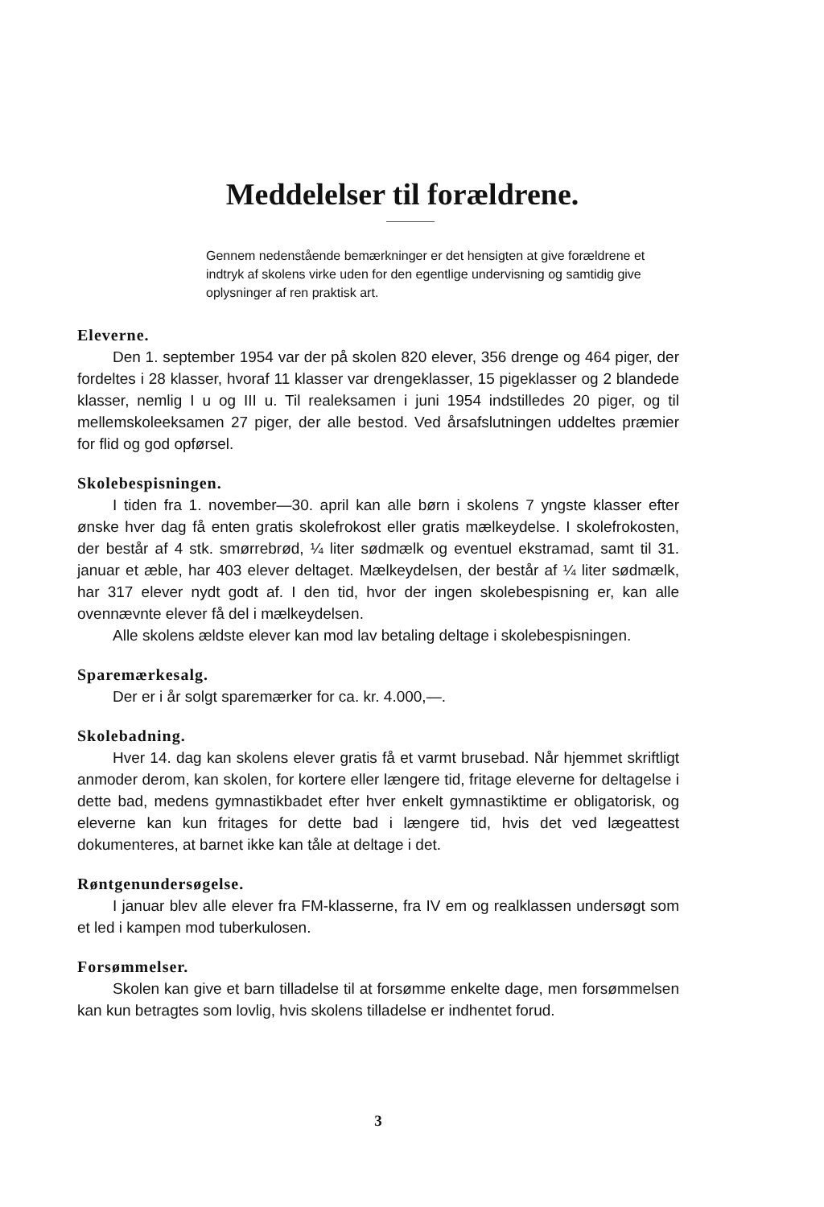Meddelelser til forældrene.
Gennem nedenstående bemærkninger er det hensigten at give forældrene et indtryk af skolens virke uden for den egentlige undervisning og samtidig give oplysninger af ren praktisk art.
Eleverne.
Den 1. september 1954 var der på skolen 820 elever, 356 drenge og 464 piger, der fordeltes i 28 klasser, hvoraf 11 klasser var drengeklasser, 15 pigeklasser og 2 blandede klasser, nemlig I u og III u. Til realeksamen i juni 1954 indstilledes 20 piger, og til mellemskoleeksamen 27 piger, der alle bestod. Ved årsafslutningen uddeltes præmier for flid og god opførsel.
Skolebespisningen.
I tiden fra 1. november—30. april kan alle børn i skolens 7 yngste klasser efter ønske hver dag få enten gratis skolefrokost eller gratis mælkeydelse. I skolefrokosten, der består af 4 stk. smørrebrød, ¼ liter sødmælk og eventuel ekstramad, samt til 31. januar et æble, har 403 elever deltaget. Mælkeydelsen, der består af ¼ liter sødmælk, har 317 elever nydt godt af. I den tid, hvor der ingen skolebespisning er, kan alle ovennævnte elever få del i mælkeydelsen.
Alle skolens ældste elever kan mod lav betaling deltage i skolebespisningen.
Sparemærkesalg.
Der er i år solgt sparemærker for ca. kr. 4.000,—.
Skolebadning.
Hver 14. dag kan skolens elever gratis få et varmt brusebad. Når hjemmet skriftligt anmoder derom, kan skolen, for kortere eller længere tid, fritage eleverne for deltagelse i dette bad, medens gymnastikbadet efter hver enkelt gymnastiktime er obligatorisk, og eleverne kan kun fritages for dette bad i længere tid, hvis det ved lægeattest dokumenteres, at barnet ikke kan tåle at deltage i det.
Røntgenundersøgelse.
I januar blev alle elever fra FM-klasserne, fra IV em og realklassen undersøgt som et led i kampen mod tuberkulosen.
Forsømmelser.
Skolen kan give et barn tilladelse til at forsømme enkelte dage, men forsømmelsen kan kun betragtes som lovlig, hvis skolens tilladelse er indhentet forud.
3